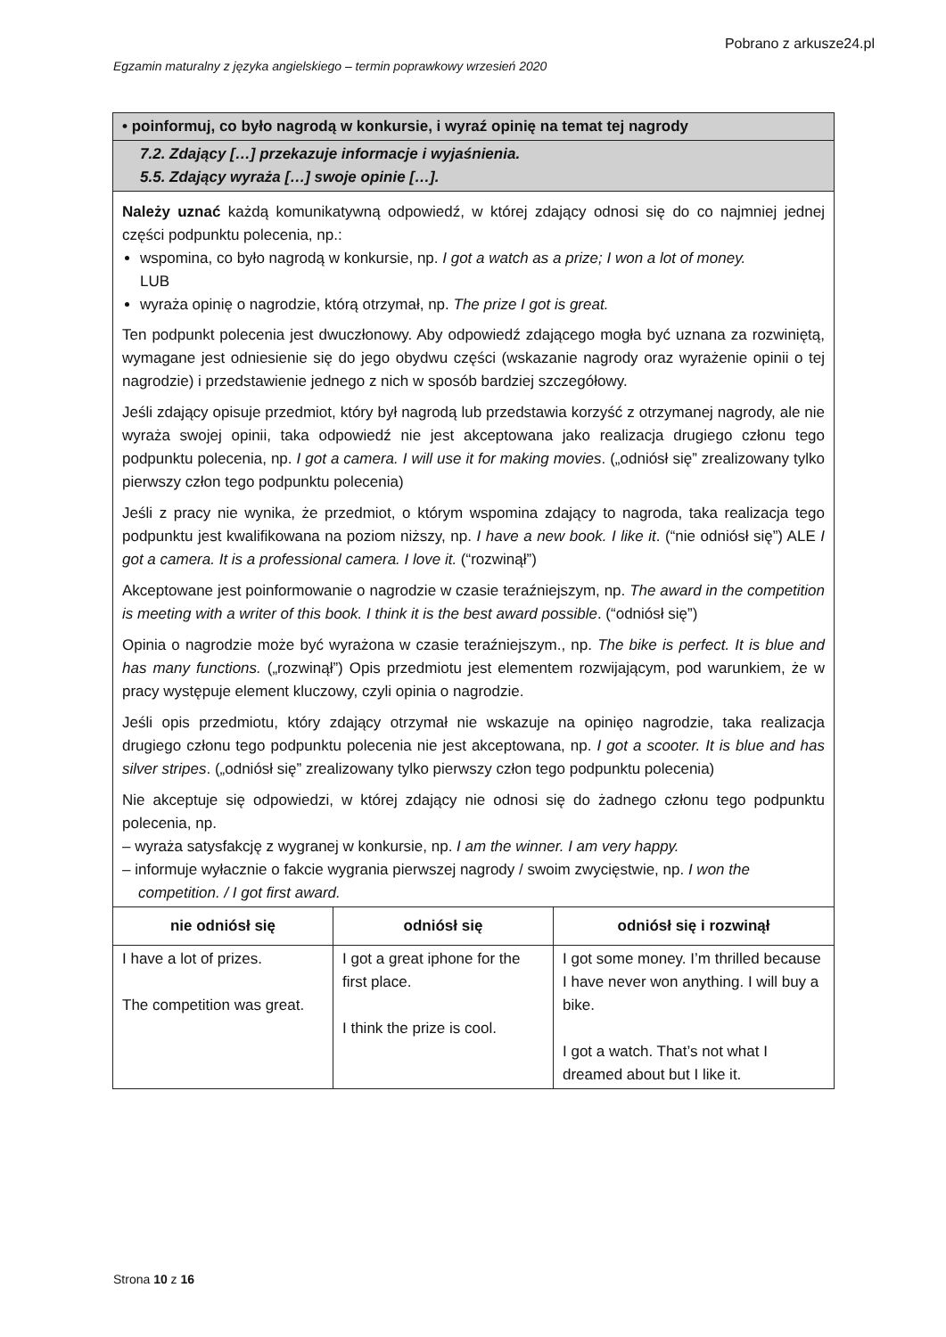Pobrano z arkusze24.pl
Egzamin maturalny z języka angielskiego – termin poprawkowy wrzesień 2020
| • poinformuj, co było nagrodą w konkursie, i wyraź opinię na temat tej nagrody | | |
| 7.2. Zdający […] przekazuje informacje i wyjaśnienia. 5.5. Zdający wyraża […] swoje opinie […]. | | |
| Należy uznać każdą komunikatywną odpowiedź, w której zdający odnosi się do co najmniej jednej części podpunktu polecenia, np.: wspomina, co było nagrodą w konkursie, np. I got a watch as a prize; I won a lot of money. LUB wyraża opinię o nagrodzie, którą otrzymał, np. The prize I got is great. Ten podpunkt polecenia jest dwuczłonowy. Aby odpowiedź zdającego mogła być uznana za rozwiniętą, wymagane jest odniesienie się do jego obydwu części (wskazanie nagrody oraz wyrażenie opinii o tej nagrodzie) i przedstawienie jednego z nich w sposób bardziej szczegółowy. Jeśli zdający opisuje przedmiot, który był nagrodą lub przedstawia korzyść z otrzymanej nagrody, ale nie wyraża swojej opinii, taka odpowiedź nie jest akceptowana jako realizacja drugiego członu tego podpunktu polecenia, np. I got a camera. I will use it for making movies . („odniósł się” zrealizowany tylko pierwszy człon tego podpunktu polecenia) Jeśli z pracy nie wynika, że przedmiot, o którym wspomina zdający to nagroda, taka realizacja tego podpunktu jest kwalifikowana na poziom niższy, np. I have a new book. I like it . (“nie odniósł się”) ALE I got a camera. It is a professional camera. I love it. (“rozwinął”) Akceptowane jest poinformowanie o nagrodzie w czasie teraźniejszym, np. The award in the competition is meeting with a writer of this book. I think it is the best award possible . (“odniósł się”) Opinia o nagrodzie może być wyrażona w czasie teraźniejszym., np. The bike is perfect. It is blue and has many functions. („rozwinął”) Opis przedmiotu jest elementem rozwijającym, pod warunkiem, że w pracy występuje element kluczowy, czyli opinia o nagrodzie. Jeśli opis przedmiotu, który zdający otrzymał nie wskazuje na opinięo nagrodzie, taka realizacja drugiego członu tego podpunktu polecenia nie jest akceptowana, np. I got a scooter. It is blue and has silver stripes . („odniósł się” zrealizowany tylko pierwszy człon tego podpunktu polecenia) Nie akceptuje się odpowiedzi, w której zdający nie odnosi się do żadnego członu tego podpunktu polecenia, np. – wyraża satysfakcję z wygranej w konkursie, np. I am the winner. I am very happy. – informuje wyłacznie o fakcie wygrania pierwszej nagrody / swoim zwycięstwie, np. I won the competition. / I got first award. | | |
| nie odniósł się | odniósł się | odniósł się i rozwinął |
| I have a lot of prizes. The competition was great. | I got a great iphone for the first place. I think the prize is cool. | I got some money. I’m thrilled because I have never won anything. I will buy a bike. I got a watch. That’s not what I dreamed about but I like it. |
Strona 10 z 16